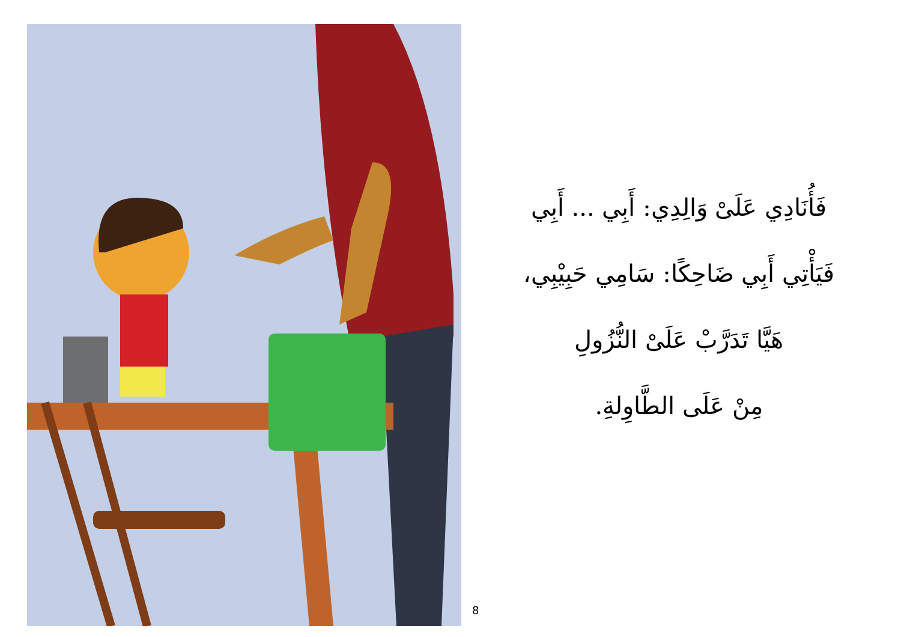فَأُنَادِي عَلَىْ وَالِدِي: أَبِي ... أَبِي
فَيَأْتِي أَبِي ضَاحِكًا: سَامِي حَبِيْبِي،
هَيَّا تَدَرَّبْ عَلَىْ النُّزُولِ
مِنْ عَلَى الطَّاوِلةِ.
8